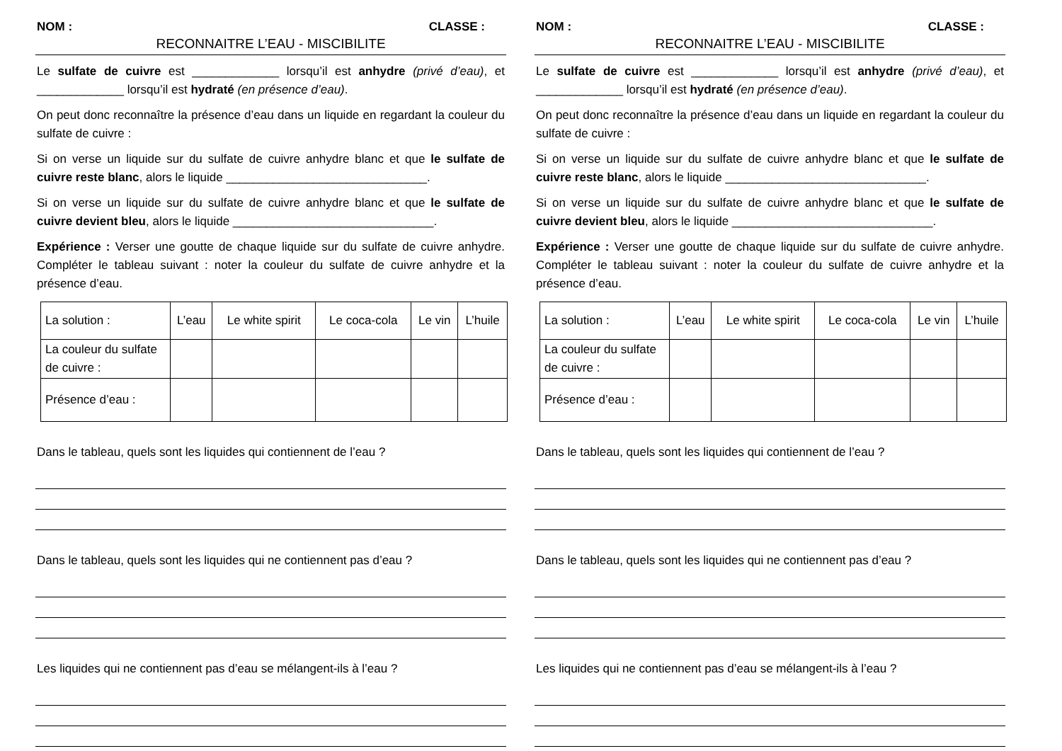NOM : CLASSE :
RECONNAITRE L’EAU - MISCIBILITE
Le sulfate de cuivre est _____________ lorsqu’il est anhydre (privé d’eau), et _____________ lorsqu’il est hydraté (en présence d’eau).
On peut donc reconnaître la présence d’eau dans un liquide en regardant la couleur du sulfate de cuivre :
Si on verse un liquide sur du sulfate de cuivre anhydre blanc et que le sulfate de cuivre reste blanc, alors le liquide ______________________________.
Si on verse un liquide sur du sulfate de cuivre anhydre blanc et que le sulfate de cuivre devient bleu, alors le liquide ______________________________.
Expérience : Verser une goutte de chaque liquide sur du sulfate de cuivre anhydre. Compléter le tableau suivant : noter la couleur du sulfate de cuivre anhydre et la présence d’eau.
| La solution : | L’eau | Le white spirit | Le coca-cola | Le vin | L’huile |
| La couleur du sulfate de cuivre : | | | | | |
| Présence d’eau : | | | | | |
Dans le tableau, quels sont les liquides qui contiennent de l’eau ?
Dans le tableau, quels sont les liquides qui ne contiennent pas d’eau ?
Les liquides qui ne contiennent pas d’eau se mélangent-ils à l’eau ?
NOM : CLASSE :
RECONNAITRE L’EAU - MISCIBILITE
Le sulfate de cuivre est _____________ lorsqu’il est anhydre (privé d’eau), et _____________ lorsqu’il est hydraté (en présence d’eau).
On peut donc reconnaître la présence d’eau dans un liquide en regardant la couleur du sulfate de cuivre :
Si on verse un liquide sur du sulfate de cuivre anhydre blanc et que le sulfate de cuivre reste blanc, alors le liquide ______________________________.
Si on verse un liquide sur du sulfate de cuivre anhydre blanc et que le sulfate de cuivre devient bleu, alors le liquide ______________________________.
Expérience : Verser une goutte de chaque liquide sur du sulfate de cuivre anhydre. Compléter le tableau suivant : noter la couleur du sulfate de cuivre anhydre et la présence d’eau.
| La solution : | L’eau | Le white spirit | Le coca-cola | Le vin | L’huile |
| La couleur du sulfate de cuivre : | | | | | |
| Présence d’eau : | | | | | |
Dans le tableau, quels sont les liquides qui contiennent de l’eau ?
Dans le tableau, quels sont les liquides qui ne contiennent pas d’eau ?
Les liquides qui ne contiennent pas d’eau se mélangent-ils à l’eau ?